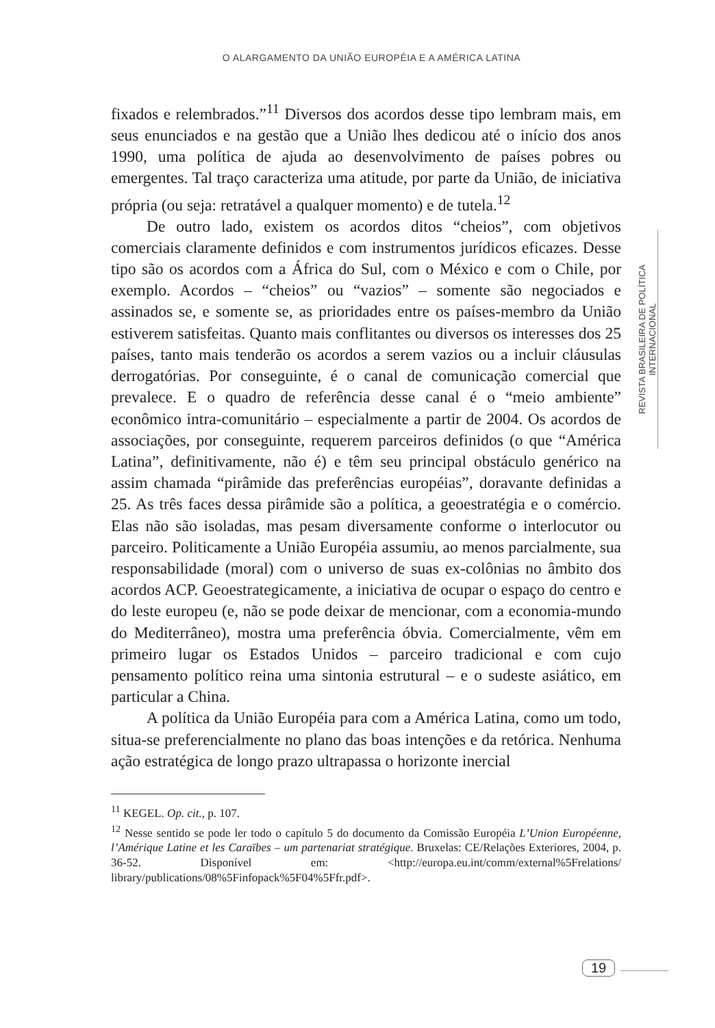O ALARGAMENTO DA UNIÃO EUROPÉIA E A AMÉRICA LATINA
REVISTA BRASILEIRA DE POLÍTICA INTERNACIONAL
fixados e relembrados.”<sup>11</sup> Diversos dos acordos desse tipo lembram mais, em seus enunciados e na gestão que a União lhes dedicou até o início dos anos 1990, uma política de ajuda ao desenvolvimento de países pobres ou emergentes. Tal traço caracteriza uma atitude, por parte da União, de iniciativa própria (ou seja: retratável a qualquer momento) e de tutela.<sup>12</sup>
De outro lado, existem os acordos ditos “cheios”, com objetivos comerciais claramente definidos e com instrumentos jurídicos eficazes. Desse tipo são os acordos com a África do Sul, com o México e com o Chile, por exemplo. Acordos – “cheios” ou “vazios” – somente são negociados e assinados se, e somente se, as prioridades entre os países-membro da União estiverem satisfeitas. Quanto mais conflitantes ou diversos os interesses dos 25 países, tanto mais tenderão os acordos a serem vazios ou a incluir cláusulas derrogatórias. Por conseguinte, é o canal de comunicação comercial que prevalece. E o quadro de referência desse canal é o “meio ambiente” econômico intra-comunitário – especialmente a partir de 2004. Os acordos de associações, por conseguinte, requerem parceiros definidos (o que “América Latina”, definitivamente, não é) e têm seu principal obstáculo genérico na assim chamada “pirâmide das preferências européias”, doravante definidas a 25. As três faces dessa pirâmide são a política, a geoestratégia e o comércio. Elas não são isoladas, mas pesam diversamente conforme o interlocutor ou parceiro. Politicamente a União Européia assumiu, ao menos parcialmente, sua responsabilidade (moral) com o universo de suas ex-colônias no âmbito dos acordos ACP. Geoestrategicamente, a iniciativa de ocupar o espaço do centro e do leste europeu (e, não se pode deixar de mencionar, com a economia-mundo do Mediterrâneo), mostra uma preferência óbvia. Comercialmente, vêm em primeiro lugar os Estados Unidos – parceiro tradicional e com cujo pensamento político reina uma sintonia estrutural – e o sudeste asiático, em particular a China.
A política da União Européia para com a América Latina, como um todo, situa-se preferencialmente no plano das boas intenções e da retórica. Nenhuma ação estratégica de longo prazo ultrapassa o horizonte inercial
<sup>11</sup> KEGEL. Op. cit., p. 107.
<sup>12</sup> Nesse sentido se pode ler todo o capítulo 5 do documento da Comissão Européia L’Union Européenne, l’Amérique Latine et les Caraïbes – um partenariat stratégique. Bruxelas: CE/Relações Exteriores, 2004, p. 36-52. Disponível em: <http://europa.eu.int/comm/external%5Frelations/ library/publications/08%5Finfopack%5F04%5Ffr.pdf>.
19